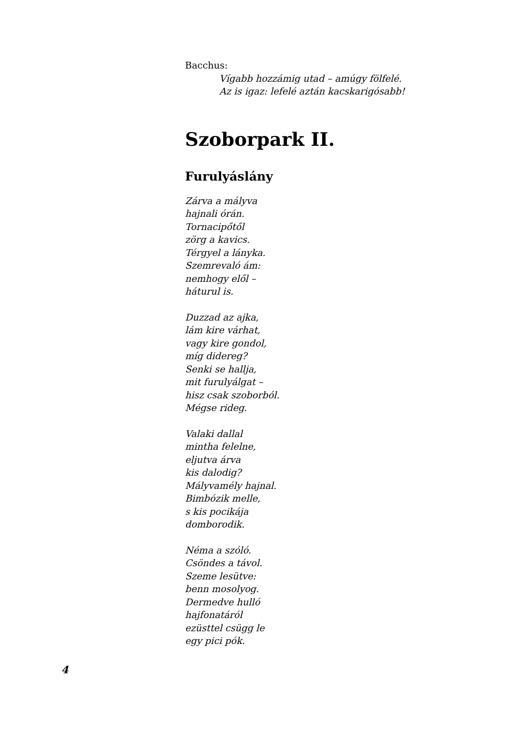Bacchus:
Vígabb hozzámig utad – amúgy fölfelé.
Az is igaz: lefelé aztán kacskarigósabb!
Szoborpark II.
Furulyáslány
Zárva a mályva
hajnali órán.
Tornacipőtől
zörg a kavics.
Térgyel a lányka.
Szemrevaló ám:
nemhogy elől –
háturul is.
Duzzad az ajka,
lám kire várhat,
vagy kire gondol,
míg didereg?
Senki se hallja,
mit furulyálgat –
hisz csak szoborból.
Mégse rideg.
Valaki dallal
mintha felelne,
eljutva árva
kis dalodig?
Mályvamély hajnal.
Bimbózik melle,
s kis pocikája
domborodik.
Néma a szóló.
Csöndes a távol.
Szeme lesütve:
benn mosolyog.
Dermedve hulló
hajfonatáról
ezüsttel csügg le
egy pici pók.
4